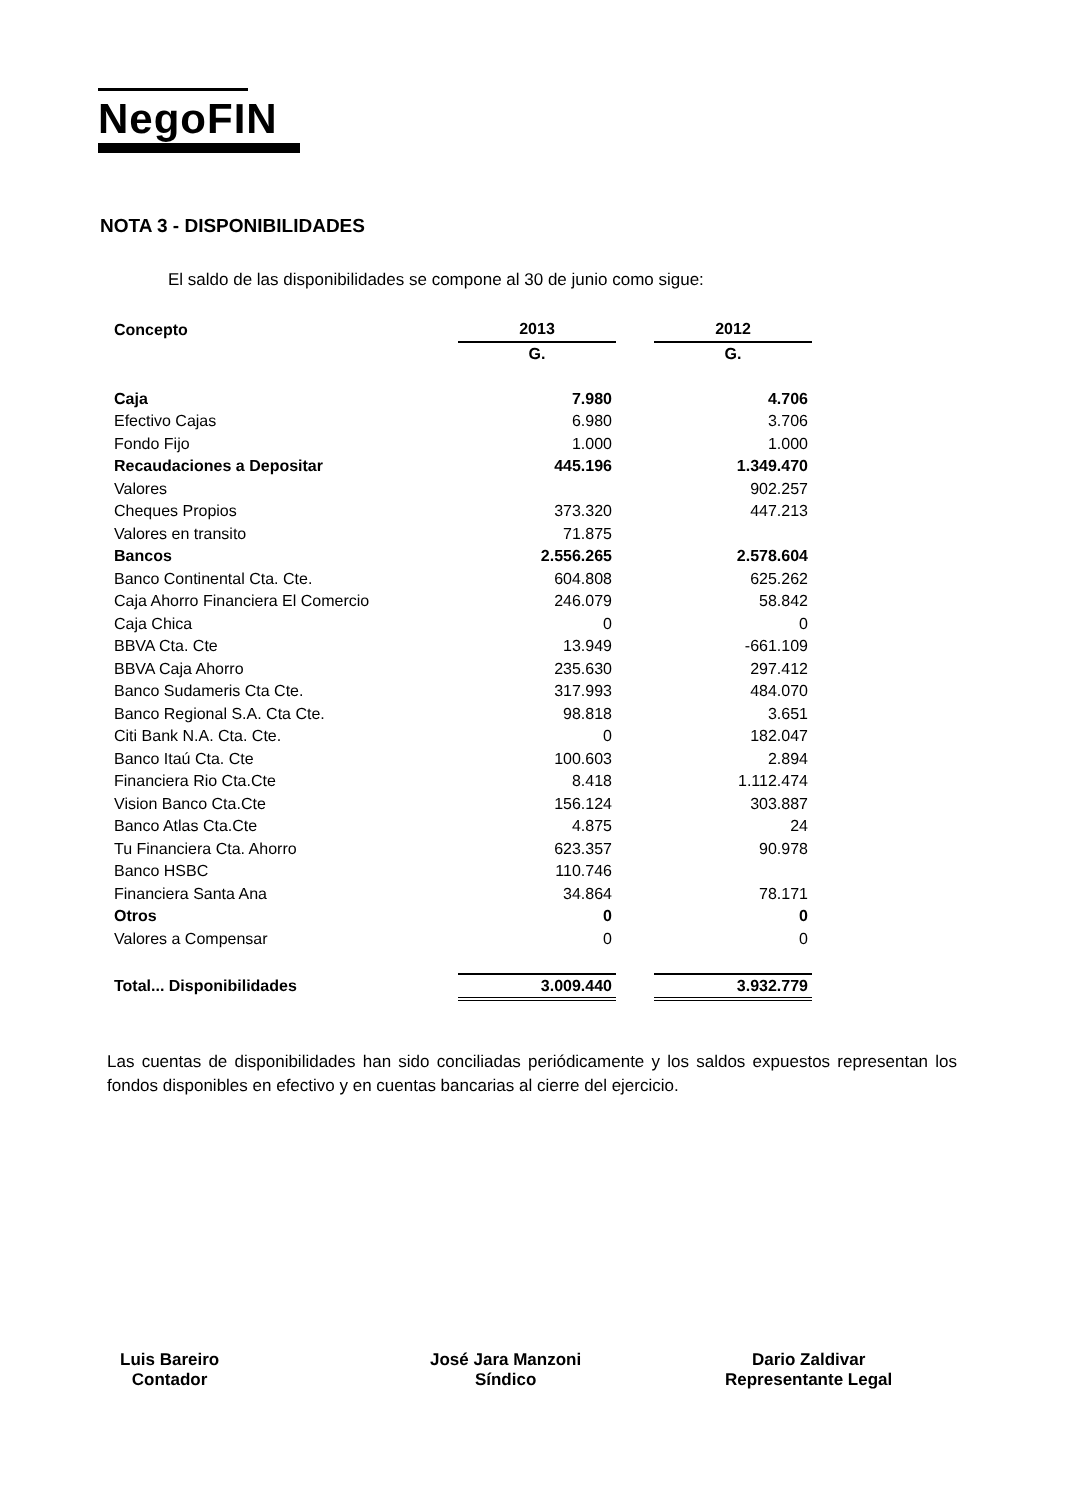NegoFIN
NOTA 3 - DISPONIBILIDADES
El saldo de las disponibilidades se compone al 30 de junio como sigue:
| Concepto | 2013 | | 2012 |
| --- | --- | --- | --- |
| | G. | | G. |
| Caja | 7.980 | | 4.706 |
| Efectivo Cajas | 6.980 | | 3.706 |
| Fondo Fijo | 1.000 | | 1.000 |
| Recaudaciones a Depositar | 445.196 | | 1.349.470 |
| Valores | | | 902.257 |
| Cheques Propios | 373.320 | | 447.213 |
| Valores en transito | 71.875 | | |
| Bancos | 2.556.265 | | 2.578.604 |
| Banco Continental Cta. Cte. | 604.808 | | 625.262 |
| Caja Ahorro Financiera El Comercio | 246.079 | | 58.842 |
| Caja Chica | 0 | | 0 |
| BBVA Cta. Cte | 13.949 | | -661.109 |
| BBVA Caja Ahorro | 235.630 | | 297.412 |
| Banco Sudameris Cta Cte. | 317.993 | | 484.070 |
| Banco Regional S.A. Cta Cte. | 98.818 | | 3.651 |
| Citi Bank N.A. Cta. Cte. | 0 | | 182.047 |
| Banco Itaú Cta. Cte | 100.603 | | 2.894 |
| Financiera Rio Cta.Cte | 8.418 | | 1.112.474 |
| Vision Banco Cta.Cte | 156.124 | | 303.887 |
| Banco Atlas Cta.Cte | 4.875 | | 24 |
| Tu Financiera Cta. Ahorro | 623.357 | | 90.978 |
| Banco HSBC | 110.746 | | |
| Financiera Santa Ana | 34.864 | | 78.171 |
| Otros | 0 | | 0 |
| Valores a Compensar | 0 | | 0 |
| Total... Disponibilidades | 3.009.440 | | 3.932.779 |
Las cuentas de disponibilidades han sido conciliadas periódicamente y los saldos expuestos representan los fondos disponibles en efectivo y en cuentas bancarias al cierre del ejercicio.
Luis Bareiro
Contador
José Jara Manzoni
Síndico
Dario Zaldivar
Representante Legal